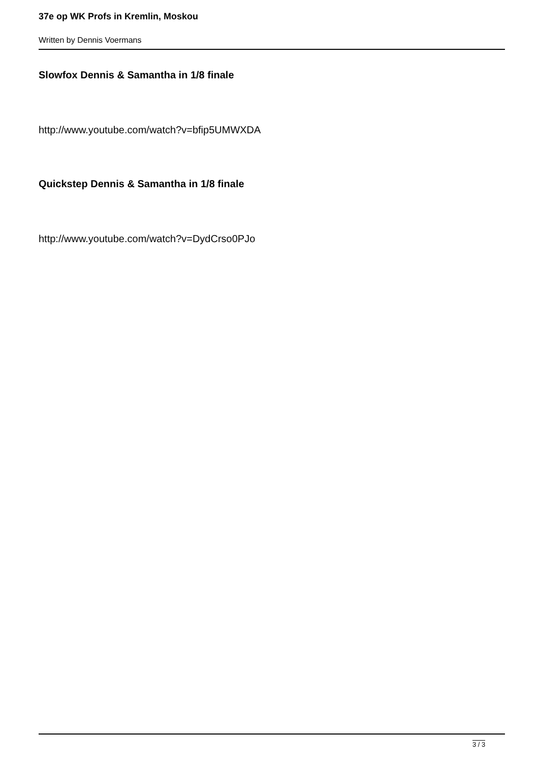37e op WK Profs in Kremlin, Moskou
Written by Dennis Voermans
Slowfox Dennis & Samantha in 1/8 finale
http://www.youtube.com/watch?v=bfip5UMWXDA
Quickstep Dennis & Samantha in 1/8 finale
http://www.youtube.com/watch?v=DydCrso0PJo
3 / 3